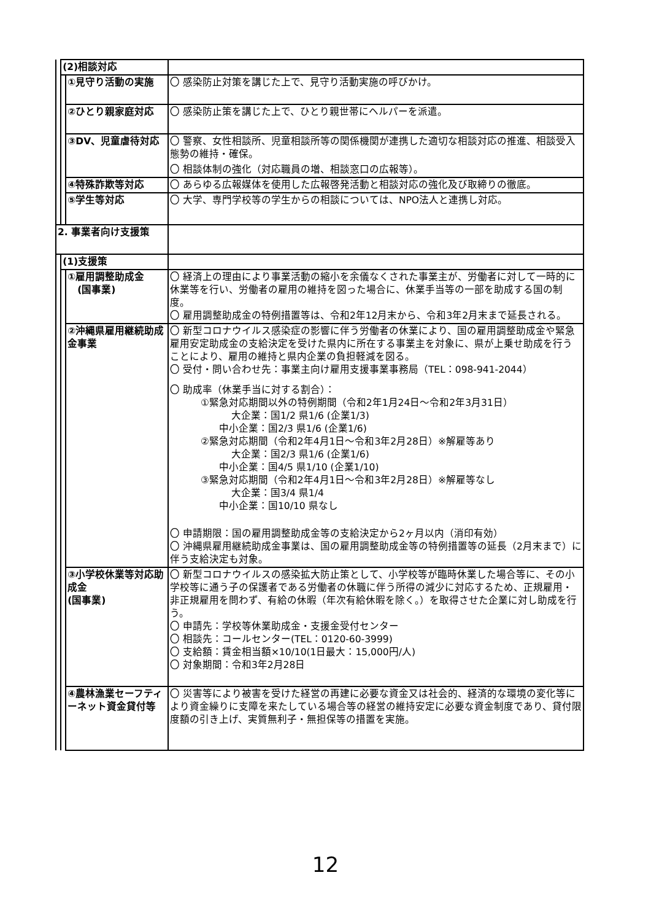| | (2)相談対応 | | |
| | | ①見守り活動の実施 | 〇 感染防止対策を講じた上で、見守り活動実施の呼びかけ。 |
| | | ②ひとり親家庭対応 | 〇 感染防止策を講じた上で、ひとり親世帯にヘルパーを派遣。 |
| | | ③DV、児童虐待対応 | 〇 警察、女性相談所、児童相談所等の関係機関が連携した適切な相談対応の推進、相談受入態勢の維持・確保。 〇 相談体制の強化（対応職員の増、相談窓口の広報等）。 |
| | | ④特殊詐欺等対応 | 〇 あらゆる広報媒体を使用した広報啓発活動と相談対応の強化及び取締りの徹底。 |
| | | ⑤学生等対応 | 〇 大学、専門学校等の学生からの相談については、NPO法人と連携し対応。 |
| 2. 事業者向け支援策 | | | |
| | (1)支援策 | | |
| | | ①雇用調整助成金 (国事業) | 〇 経済上の理由により事業活動の縮小を余儀なくされた事業主が、労働者に対して一時的に休業等を行い、労働者の雇用の維持を図った場合に、休業手当等の一部を助成する国の制度。 〇 雇用調整助成金の特例措置等は、令和2年12月末から、令和3年2月末まで延長される。 |
| | | ②沖縄県雇用継続助成金事業 | 〇 新型コロナウイルス感染症の影響に伴う労働者の休業により、国の雇用調整助成金や緊急雇用安定助成金の支給決定を受けた県内に所在する事業主を対象に、県が上乗せ助成を行うことにより、雇用の維持と県内企業の負担軽減を図る。 〇 受付・問い合わせ先：事業主向け雇用支援事業事務局（TEL：098-941-2044） 〇 助成率（休業手当に対する割合）： ①緊急対応期間以外の特例期間（令和2年1月24日～令和2年3月31日） 大企業：国1/2 県1/6 (企業1/3) 中小企業：国2/3 県1/6 (企業1/6) ②緊急対応期間（令和2年4月1日～令和3年2月28日）※解雇等あり 大企業：国2/3 県1/6 (企業1/6) 中小企業：国4/5 県1/10 (企業1/10) ③緊急対応期間（令和2年4月1日～令和3年2月28日）※解雇等なし 大企業：国3/4 県1/4 中小企業：国10/10 県なし 〇 申請期限：国の雇用調整助成金等の支給決定から2ヶ月以内（消印有効） 〇 沖縄県雇用継続助成金事業は、国の雇用調整助成金等の特例措置等の延長（2月末まで）に伴う支給決定も対象。 |
| | | ③小学校休業等対応助成金 (国事業) | 〇 新型コロナウイルスの感染拡大防止策として、小学校等が臨時休業した場合等に、その小学校等に通う子の保護者である労働者の休職に伴う所得の減少に対応するため、正規雇用・非正規雇用を問わず、有給の休暇（年次有給休暇を除く。）を取得させた企業に対し助成を行う。 〇 申請先：学校等休業助成金・支援金受付センター 〇 相談先：コールセンター(TEL：0120-60-3999) 〇 支給額：賃金相当額×10/10(1日最大：15,000円/人) 〇 対象期間：令和3年2月28日 |
| | | ④農林漁業セーフティーネット資金貸付等 | 〇 災害等により被害を受けた経営の再建に必要な資金又は社会的、経済的な環境の変化等により資金繰りに支障を来たしている場合等の経営の維持安定に必要な資金制度であり、貸付限度額の引き上げ、実質無利子・無担保等の措置を実施。 |
12